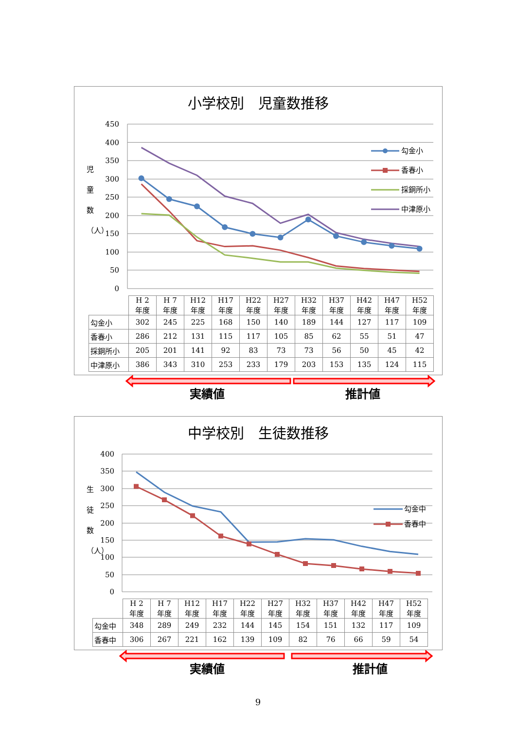小学校別　児童数推移
450
400
350
300
250
200
150
100
50
0
児
童
数
（人）
勾金小
香春小
採銅所小
中津原小
| | H 2 年度 | H 7 年度 | H12 年度 | H17 年度 | H22 年度 | H27 年度 | H32 年度 | H37 年度 | H42 年度 | H47 年度 | H52 年度 |
| --- | --- | --- | --- | --- | --- | --- | --- | --- | --- | --- | --- |
| 勾金小 | 302 | 245 | 225 | 168 | 150 | 140 | 189 | 144 | 127 | 117 | 109 |
| 香春小 | 286 | 212 | 131 | 115 | 117 | 105 | 85 | 62 | 55 | 51 | 47 |
| 採銅所小 | 205 | 201 | 141 | 92 | 83 | 73 | 73 | 56 | 50 | 45 | 42 |
| 中津原小 | 386 | 343 | 310 | 253 | 233 | 179 | 203 | 153 | 135 | 124 | 115 |
実績値 推計値
中学校別　生徒数推移
400
350
300
250
200
150
100
50
0
生
徒
数
（人）
勾金中
香春中
| | H 2 年度 | H 7 年度 | H12 年度 | H17 年度 | H22 年度 | H27 年度 | H32 年度 | H37 年度 | H42 年度 | H47 年度 | H52 年度 |
| --- | --- | --- | --- | --- | --- | --- | --- | --- | --- | --- | --- |
| 勾金中 | 348 | 289 | 249 | 232 | 144 | 145 | 154 | 151 | 132 | 117 | 109 |
| 香春中 | 306 | 267 | 221 | 162 | 139 | 109 | 82 | 76 | 66 | 59 | 54 |
実績値 推計値
9